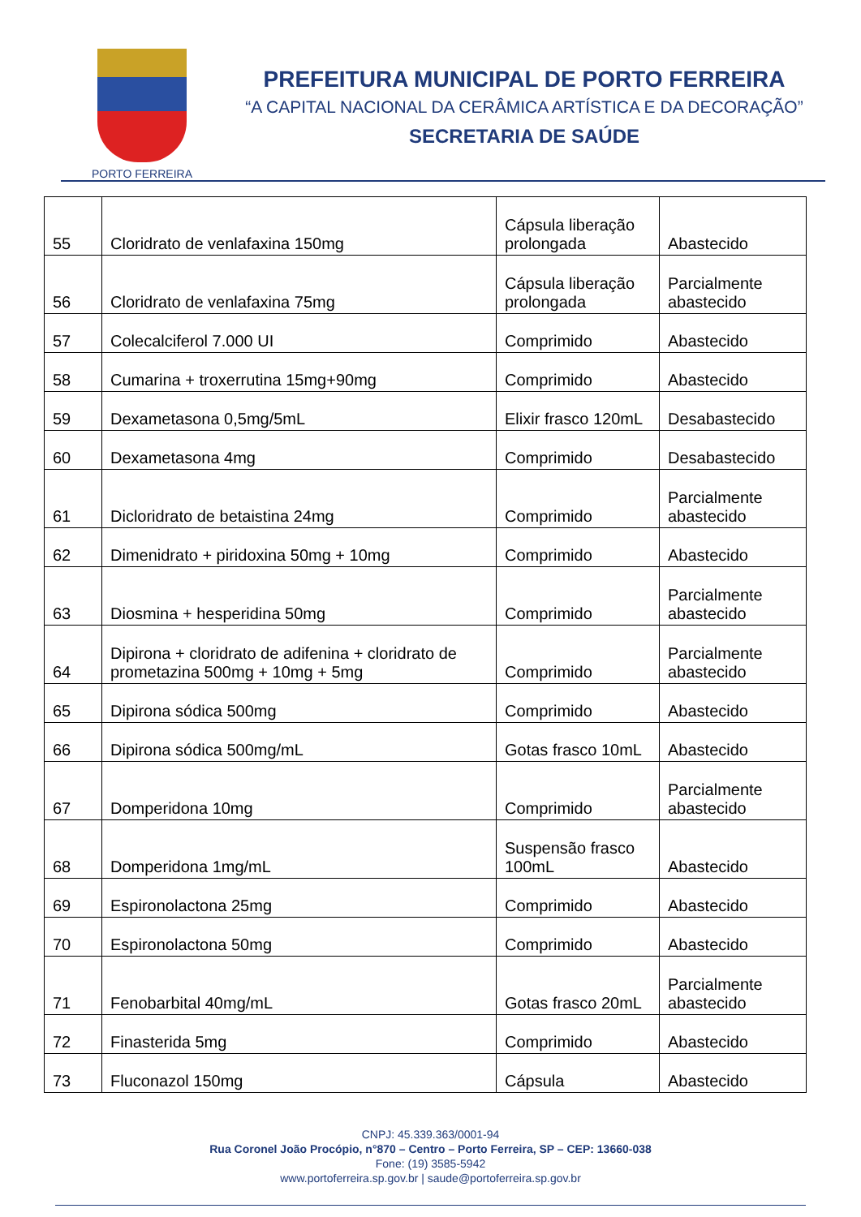PORTO FERREIRA
PREFEITURA MUNICIPAL DE PORTO FERREIRA
“A CAPITAL NACIONAL DA CERÂMICA ARTÍSTICA E DA DECORAÇÃO”
SECRETARIA DE SAÚDE
| 55 | Cloridrato de venlafaxina 150mg | Cápsula liberação prolongada | Abastecido |
| 56 | Cloridrato de venlafaxina 75mg | Cápsula liberação prolongada | Parcialmente abastecido |
| 57 | Colecalciferol 7.000 UI | Comprimido | Abastecido |
| 58 | Cumarina + troxerrutina 15mg+90mg | Comprimido | Abastecido |
| 59 | Dexametasona 0,5mg/5mL | Elixir frasco 120mL | Desabastecido |
| 60 | Dexametasona 4mg | Comprimido | Desabastecido |
| 61 | Dicloridrato de betaistina 24mg | Comprimido | Parcialmente abastecido |
| 62 | Dimenidrato + piridoxina 50mg + 10mg | Comprimido | Abastecido |
| 63 | Diosmina + hesperidina 50mg | Comprimido | Parcialmente abastecido |
| 64 | Dipirona + cloridrato de adifenina + cloridrato de prometazina 500mg + 10mg + 5mg | Comprimido | Parcialmente abastecido |
| 65 | Dipirona sódica 500mg | Comprimido | Abastecido |
| 66 | Dipirona sódica 500mg/mL | Gotas frasco 10mL | Abastecido |
| 67 | Domperidona 10mg | Comprimido | Parcialmente abastecido |
| 68 | Domperidona 1mg/mL | Suspensão frasco 100mL | Abastecido |
| 69 | Espironolactona 25mg | Comprimido | Abastecido |
| 70 | Espironolactona 50mg | Comprimido | Abastecido |
| 71 | Fenobarbital 40mg/mL | Gotas frasco 20mL | Parcialmente abastecido |
| 72 | Finasterida 5mg | Comprimido | Abastecido |
| 73 | Fluconazol 150mg | Cápsula | Abastecido |
CNPJ: 45.339.363/0001-94
Rua Coronel João Procópio, n°870 – Centro – Porto Ferreira, SP – CEP: 13660-038
Fone: (19) 3585-5942
www.portoferreira.sp.gov.br | saude@portoferreira.sp.gov.br